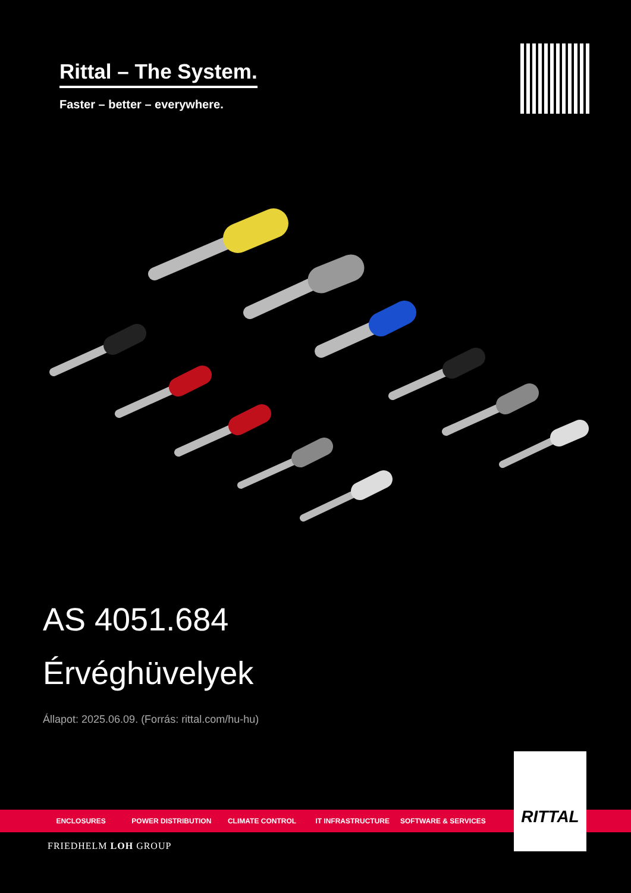Rittal – The System.
Faster – better – everywhere.
AS 4051.684
Érvéghüvelyek
Állapot: 2025.06.09. (Forrás: rittal.com/hu-hu)
ENCLOSURES POWER DISTRIBUTION CLIMATE CONTROL IT INFRASTRUCTURE SOFTWARE & SERVICES
RITTAL
FRIEDHELM LOH GROUP